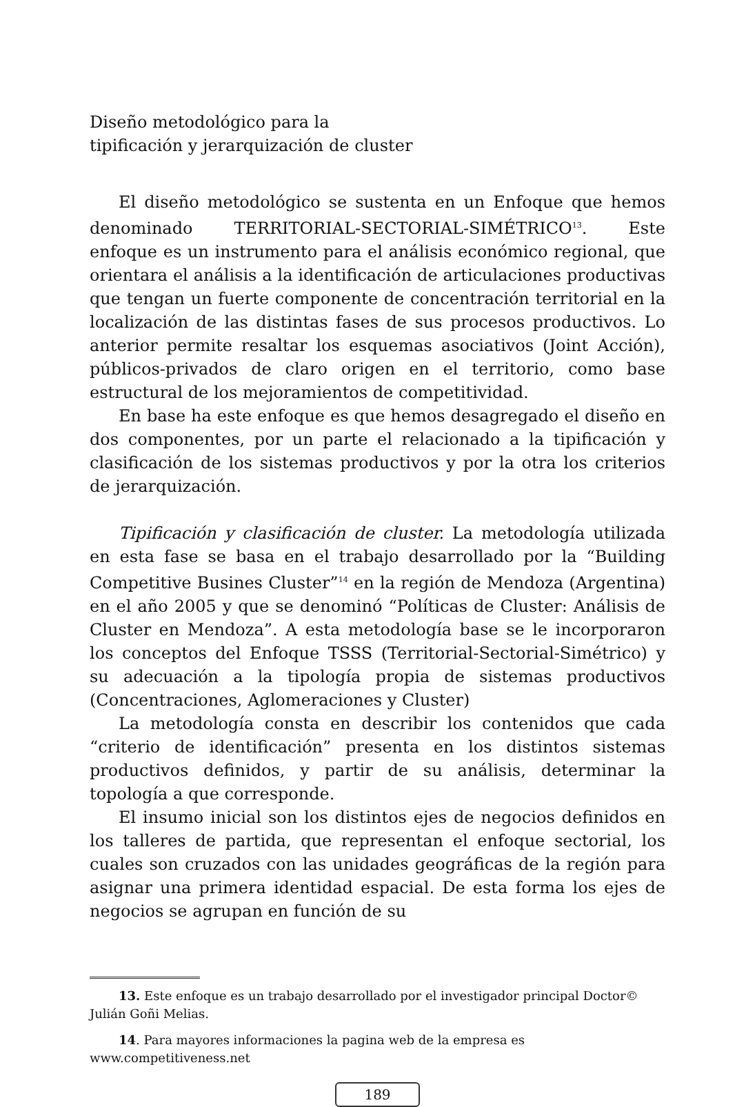Diseño metodológico para la
tipificación y jerarquización de cluster
El diseño metodológico se sustenta en un Enfoque que hemos denominado TERRITORIAL-SECTORIAL-SIMÉTRICO<sup>13</sup>. Este enfoque es un instrumento para el análisis económico regional, que orientara el análisis a la identificación de articulaciones productivas que tengan un fuerte componente de concentración territorial en la localización de las distintas fases de sus procesos productivos. Lo anterior permite resaltar los esquemas asociativos (Joint Acción), públicos-privados de claro origen en el territorio, como base estructural de los mejoramientos de competitividad.
En base ha este enfoque es que hemos desagregado el diseño en dos componentes, por un parte el relacionado a la tipificación y clasificación de los sistemas productivos y por la otra los criterios de jerarquización.
Tipificación y clasificación de cluster. La metodología utilizada en esta fase se basa en el trabajo desarrollado por la “Building Competitive Busines Cluster”<sup>14</sup> en la región de Mendoza (Argentina) en el año 2005 y que se denominó “Políticas de Cluster: Análisis de Cluster en Mendoza”. A esta metodología base se le incorporaron los conceptos del Enfoque TSSS (Territorial-Sectorial-Simétrico) y su adecuación a la tipología propia de sistemas productivos (Concentraciones, Aglomeraciones y Cluster)
La metodología consta en describir los contenidos que cada “criterio de identificación” presenta en los distintos sistemas productivos definidos, y partir de su análisis, determinar la topología a que corresponde.
El insumo inicial son los distintos ejes de negocios definidos en los talleres de partida, que representan el enfoque sectorial, los cuales son cruzados con las unidades geográficas de la región para asignar una primera identidad espacial. De esta forma los ejes de negocios se agrupan en función de su
13. Este enfoque es un trabajo desarrollado por el investigador principal Doctor© Julián Goñi Melias.
14. Para mayores informaciones la pagina web de la empresa es www.competitiveness.net
189